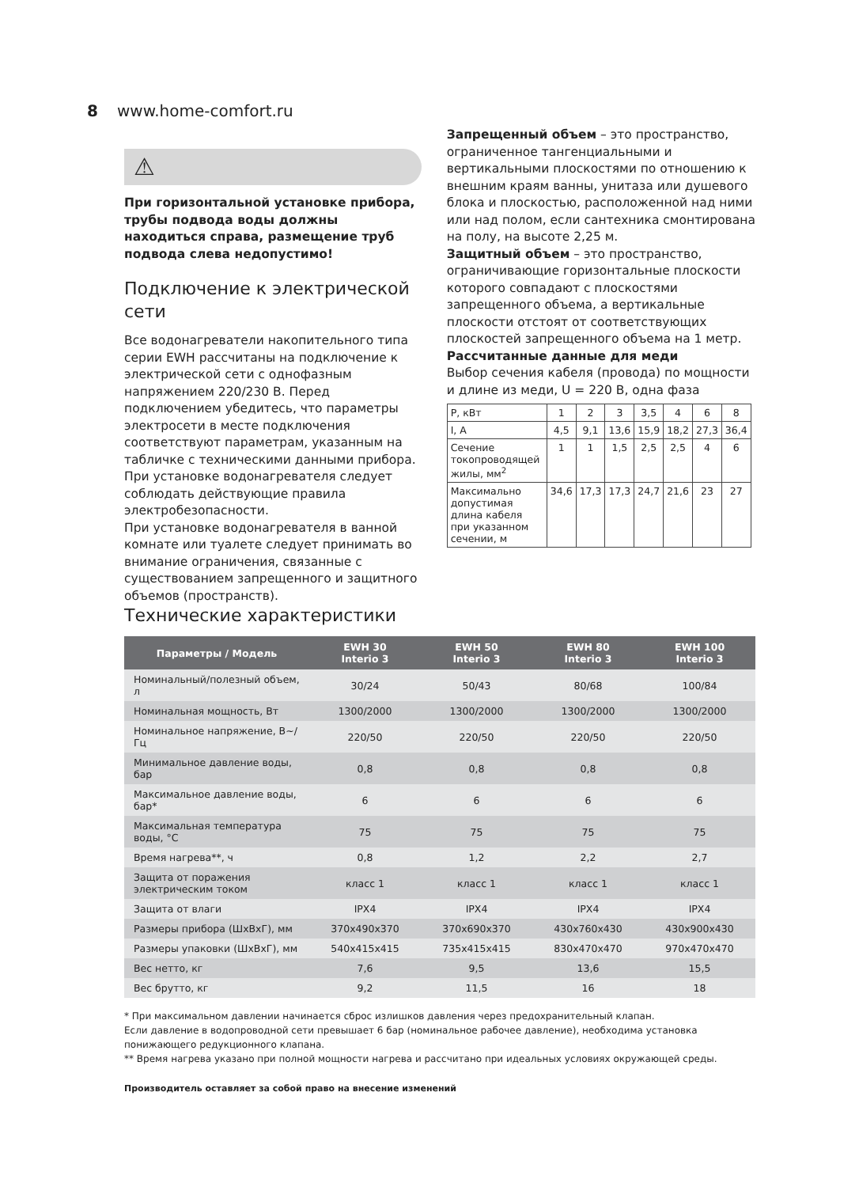8 www.home-comfort.ru
⚠
При горизонтальной установке прибора, трубы подвода воды должны находиться справа, размещение труб подвода слева недопустимо!
Подключение к электрической сети
Все водонагреватели накопительного типа серии EWH рассчитаны на подключение к электрической сети с однофазным напряжением 220/230 В. Перед подключением убедитесь, что параметры электросети в месте подключения соответствуют параметрам, указанным на табличке с техническими данными прибора.
При установке водонагревателя следует соблюдать действующие правила электробезопасности.
При установке водонагревателя в ванной комнате или туалете следует принимать во внимание ограничения, связанные с существованием запрещенного и защитного объемов (пространств).
Запрещенный объем – это пространство, ограниченное тангенциальными и вертикальными плоскостями по отношению к внешним краям ванны, унитаза или душевого блока и плоскостью, расположенной над ними или над полом, если сантехника смонтирована на полу, на высоте 2,25 м.
Защитный объем – это пространство, ограничивающие горизонтальные плоскости которого совпадают с плоскостями запрещенного объема, а вертикальные плоскости отстоят от соответствующих плоскостей запрещенного объема на 1 метр.
Рассчитанные данные для меди
Выбор сечения кабеля (провода) по мощности и длине из меди, U = 220 В, одна фаза
| P, кВт | 1 | 2 | 3 | 3,5 | 4 | 6 | 8 |
| I, А | 4,5 | 9,1 | 13,6 | 15,9 | 18,2 | 27,3 | 36,4 |
| Сечение токопроводящей жилы, мм<sup>2</sup> | 1 | 1 | 1,5 | 2,5 | 2,5 | 4 | 6 |
| Максимально допустимая длина кабеля при указанном сечении, м | 34,6 | 17,3 | 17,3 | 24,7 | 21,6 | 23 | 27 |
Технические характеристики
| Параметры / Модель | EWH 30 Interio 3 | EWH 50 Interio 3 | EWH 80 Interio 3 | EWH 100 Interio 3 |
| --- | --- | --- | --- | --- |
| Номинальный/полезный объем, л | 30/24 | 50/43 | 80/68 | 100/84 |
| Номинальная мощность, Вт | 1300/2000 | 1300/2000 | 1300/2000 | 1300/2000 |
| Номинальное напряжение, В~/Гц | 220/50 | 220/50 | 220/50 | 220/50 |
| Минимальное давление воды, бар | 0,8 | 0,8 | 0,8 | 0,8 |
| Максимальное давление воды, бар* | 6 | 6 | 6 | 6 |
| Максимальная температура воды, °С | 75 | 75 | 75 | 75 |
| Время нагрева**, ч | 0,8 | 1,2 | 2,2 | 2,7 |
| Защита от поражения электрическим током | класс 1 | класс 1 | класс 1 | класс 1 |
| Защита от влаги | IPX4 | IPX4 | IPX4 | IPX4 |
| Размеры прибора (ШхВхГ), мм | 370x490x370 | 370x690x370 | 430x760x430 | 430x900x430 |
| Размеры упаковки (ШхВхГ), мм | 540x415x415 | 735x415x415 | 830x470x470 | 970x470x470 |
| Вес нетто, кг | 7,6 | 9,5 | 13,6 | 15,5 |
| Вес брутто, кг | 9,2 | 11,5 | 16 | 18 |
* При максимальном давлении начинается сброс излишков давления через предохранительный клапан.
Если давление в водопроводной сети превышает 6 бар (номинальное рабочее давление), необходима установка понижающего редукционного клапана.
** Время нагрева указано при полной мощности нагрева и рассчитано при идеальных условиях окружающей среды.
Производитель оставляет за собой право на внесение изменений